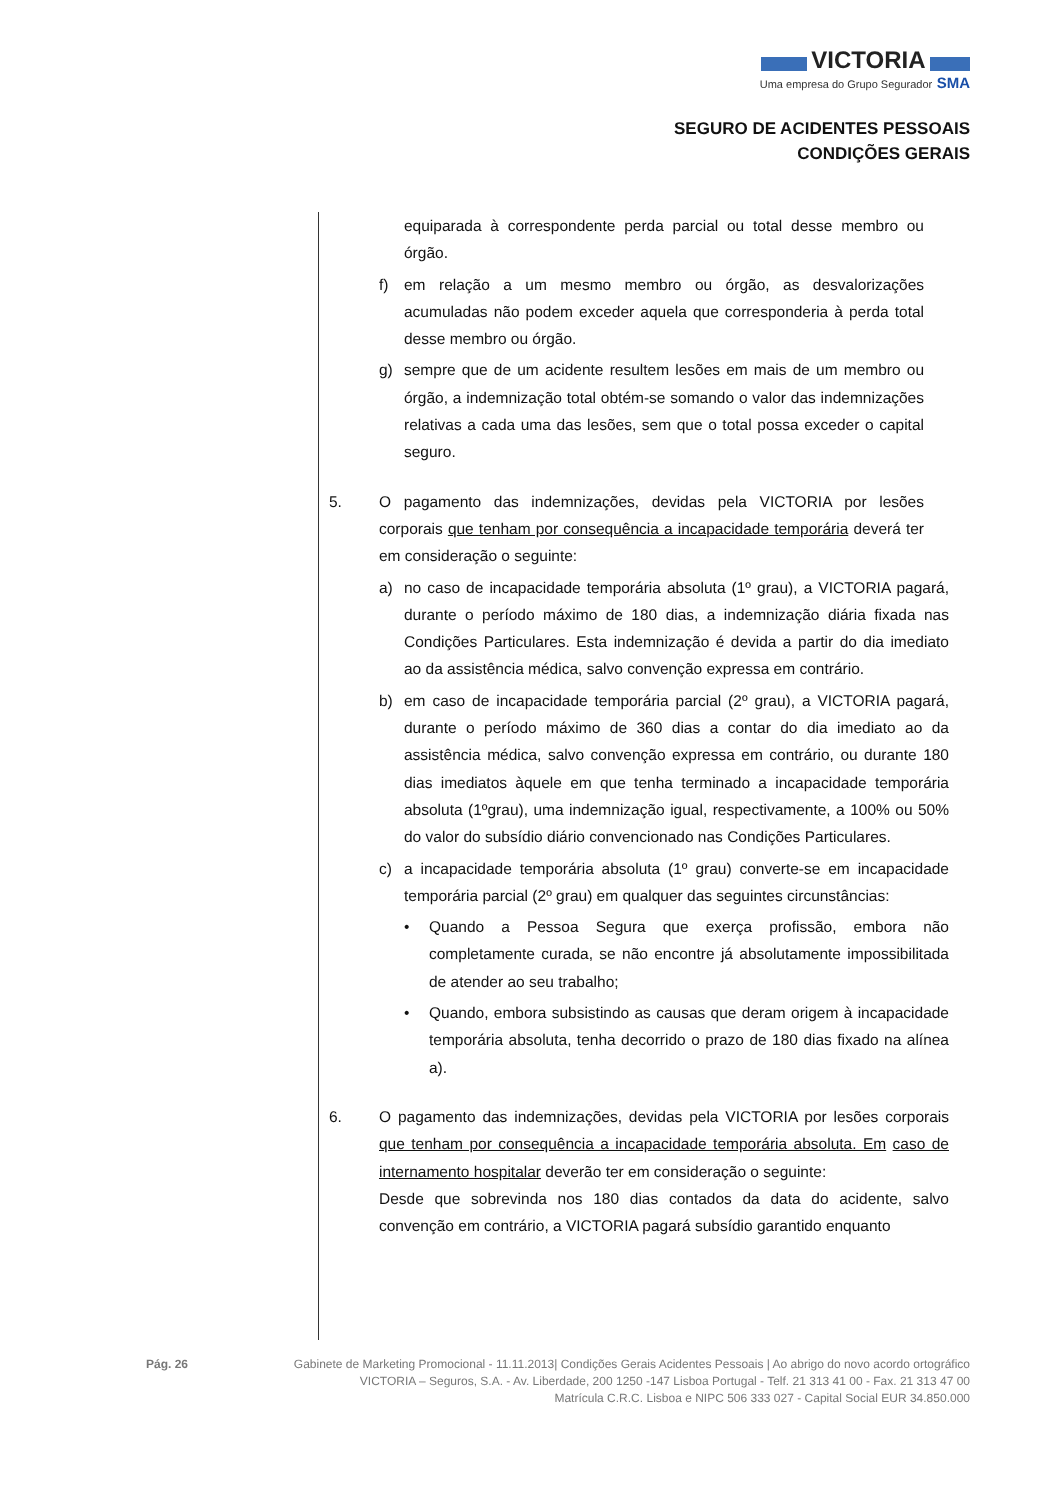VICTORIA
Uma empresa do Grupo Segurador SMA
SEGURO DE ACIDENTES PESSOAIS
CONDIÇÕES GERAIS
equiparada à correspondente perda parcial ou total desse membro ou órgão.
f) em relação a um mesmo membro ou órgão, as desvalorizações acumuladas não podem exceder aquela que corresponderia à perda total desse membro ou órgão.
g) sempre que de um acidente resultem lesões em mais de um membro ou órgão, a indemnização total obtém-se somando o valor das indemnizações relativas a cada uma das lesões, sem que o total possa exceder o capital seguro.
5. O pagamento das indemnizações, devidas pela VICTORIA por lesões corporais que tenham por consequência a incapacidade temporária deverá ter em consideração o seguinte:
a) no caso de incapacidade temporária absoluta (1º grau), a VICTORIA pagará, durante o período máximo de 180 dias, a indemnização diária fixada nas Condições Particulares. Esta indemnização é devida a partir do dia imediato ao da assistência médica, salvo convenção expressa em contrário.
b) em caso de incapacidade temporária parcial (2º grau), a VICTORIA pagará, durante o período máximo de 360 dias a contar do dia imediato ao da assistência médica, salvo convenção expressa em contrário, ou durante 180 dias imediatos àquele em que tenha terminado a incapacidade temporária absoluta (1ºgrau), uma indemnização igual, respectivamente, a 100% ou 50% do valor do subsídio diário convencionado nas Condições Particulares.
c) a incapacidade temporária absoluta (1º grau) converte-se em incapacidade temporária parcial (2º grau) em qualquer das seguintes circunstâncias:
• Quando a Pessoa Segura que exerça profissão, embora não completamente curada, se não encontre já absolutamente impossibilitada de atender ao seu trabalho;
• Quando, embora subsistindo as causas que deram origem à incapacidade temporária absoluta, tenha decorrido o prazo de 180 dias fixado na alínea a).
6. O pagamento das indemnizações, devidas pela VICTORIA por lesões corporais que tenham por consequência a incapacidade temporária absoluta. Em caso de internamento hospitalar deverão ter em consideração o seguinte:
Desde que sobrevinda nos 180 dias contados da data do acidente, salvo convenção em contrário, a VICTORIA pagará subsídio garantido enquanto
Pág. 26 Gabinete de Marketing Promocional - 11.11.2013| Condições Gerais Acidentes Pessoais | Ao abrigo do novo acordo ortográfico
VICTORIA – Seguros, S.A. - Av. Liberdade, 200 1250 -147 Lisboa Portugal - Telf. 21 313 41 00 - Fax. 21 313 47 00
Matrícula C.R.C. Lisboa e NIPC 506 333 027 - Capital Social EUR 34.850.000